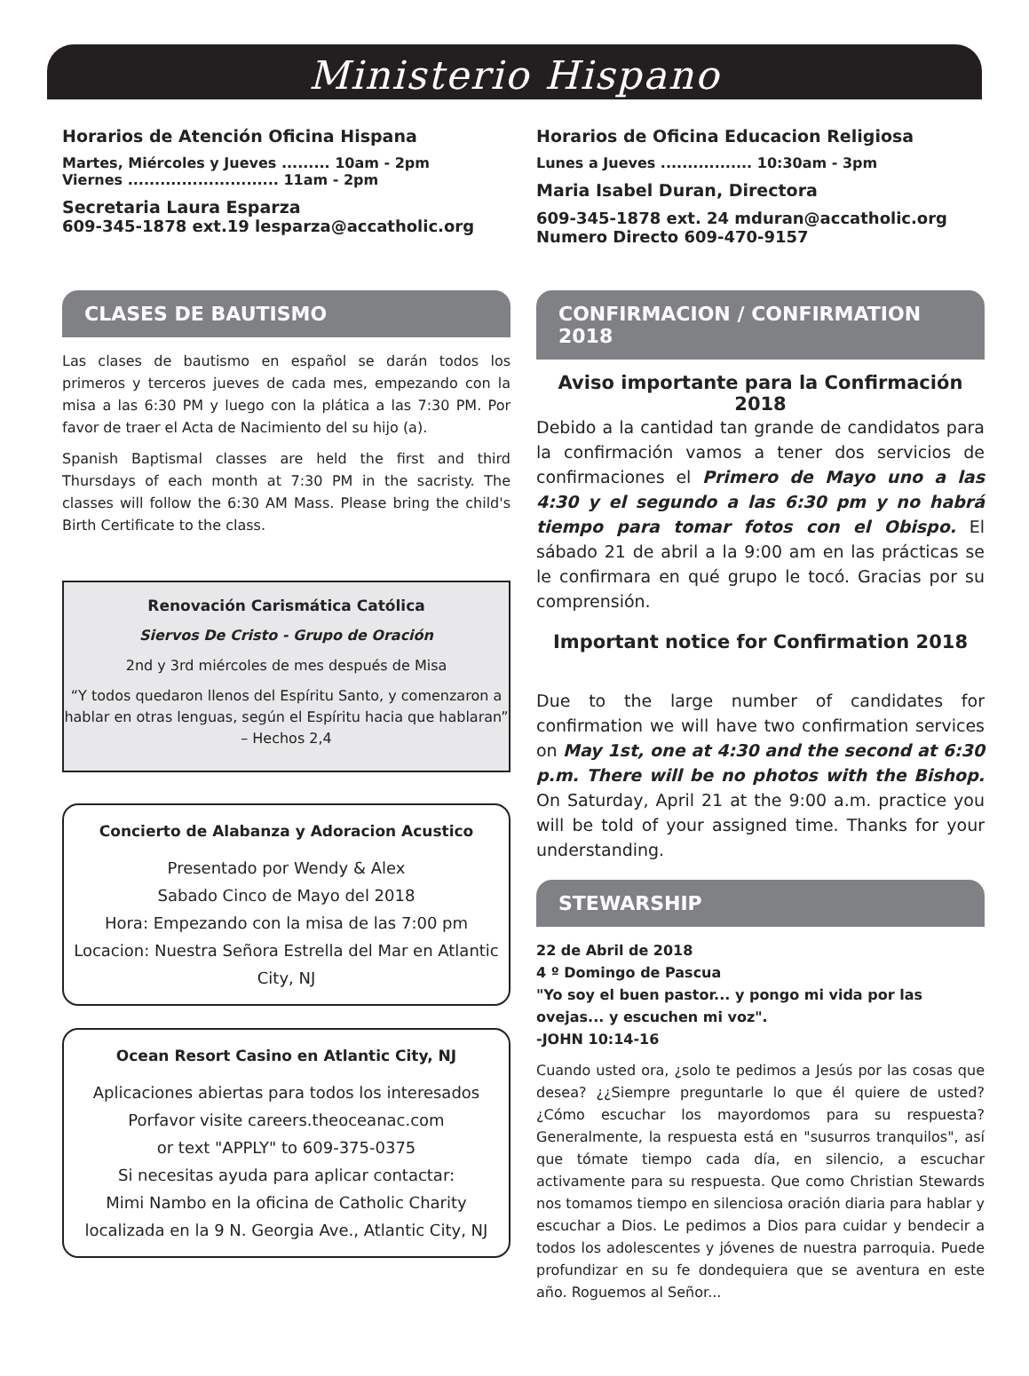Ministerio Hispano
Horarios de Atención Oficina Hispana
Martes, Miércoles y Jueves ......... 10am - 2pm
Viernes ............................ 11am - 2pm
Secretaria Laura Esparza
609-345-1878 ext.19 lesparza@accatholic.org
Horarios de Oficina Educacion Religiosa
Lunes a Jueves ................. 10:30am - 3pm
Maria Isabel Duran, Directora
609-345-1878 ext. 24 mduran@accatholic.org
Numero Directo 609-470-9157
CLASES DE BAUTISMO
Las clases de bautismo en español se darán todos los primeros y terceros jueves de cada mes, empezando con la misa a las 6:30 PM y luego con la plática a las 7:30 PM. Por favor de traer el Acta de Nacimiento del su hijo (a).
Spanish Baptismal classes are held the first and third Thursdays of each month at 7:30 PM in the sacristy. The classes will follow the 6:30 AM Mass. Please bring the child's Birth Certificate to the class.
Renovación Carismática Católica
Siervos De Cristo - Grupo de Oración
2nd y 3rd miércoles de mes después de Misa
“Y todos quedaron llenos del Espíritu Santo, y comenzaron a hablar en otras lenguas, según el Espíritu hacia que hablaran” – Hechos 2,4
Concierto de Alabanza y Adoracion Acustico
Presentado por Wendy & Alex
Sabado Cinco de Mayo del 2018
Hora: Empezando con la misa de las 7:00 pm
Locacion: Nuestra Señora Estrella del Mar en Atlantic City, NJ
Ocean Resort Casino en Atlantic City, NJ
Aplicaciones abiertas para todos los interesados
Porfavor visite careers.theoceanac.com
or text "APPLY" to 609-375-0375
Si necesitas ayuda para aplicar contactar:
Mimi Nambo en la oficina de Catholic Charity
localizada en la 9 N. Georgia Ave., Atlantic City, NJ
CONFIRMACION / CONFIRMATION 2018
Aviso importante para la Confirmación 2018
Debido a la cantidad tan grande de candidatos para la confirmación vamos a tener dos servicios de confirmaciones el Primero de Mayo uno a las 4:30 y el segundo a las 6:30 pm y no habrá tiempo para tomar fotos con el Obispo. El sábado 21 de abril a la 9:00 am en las prácticas se le confirmara en qué grupo le tocó. Gracias por su comprensión.
Important notice for Confirmation 2018
Due to the large number of candidates for confirmation we will have two confirmation services on May 1st, one at 4:30 and the second at 6:30 p.m. There will be no photos with the Bishop. On Saturday, April 21 at the 9:00 a.m. practice you will be told of your assigned time. Thanks for your understanding.
STEWARSHIP
22 de Abril de 2018
4 º Domingo de Pascua
"Yo soy el buen pastor... y pongo mi vida por las ovejas... y escuchen mi voz".
-JOHN 10:14-16
Cuando usted ora, ¿solo te pedimos a Jesús por las cosas que desea? ¿¿Siempre preguntarle lo que él quiere de usted? ¿Cómo escuchar los mayordomos para su respuesta? Generalmente, la respuesta está en "susurros tranquilos", así que tómate tiempo cada día, en silencio, a escuchar activamente para su respuesta. Que como Christian Stewards nos tomamos tiempo en silenciosa oración diaria para hablar y escuchar a Dios. Le pedimos a Dios para cuidar y bendecir a todos los adolescentes y jóvenes de nuestra parroquia. Puede profundizar en su fe dondequiera que se aventura en este año. Roguemos al Señor...